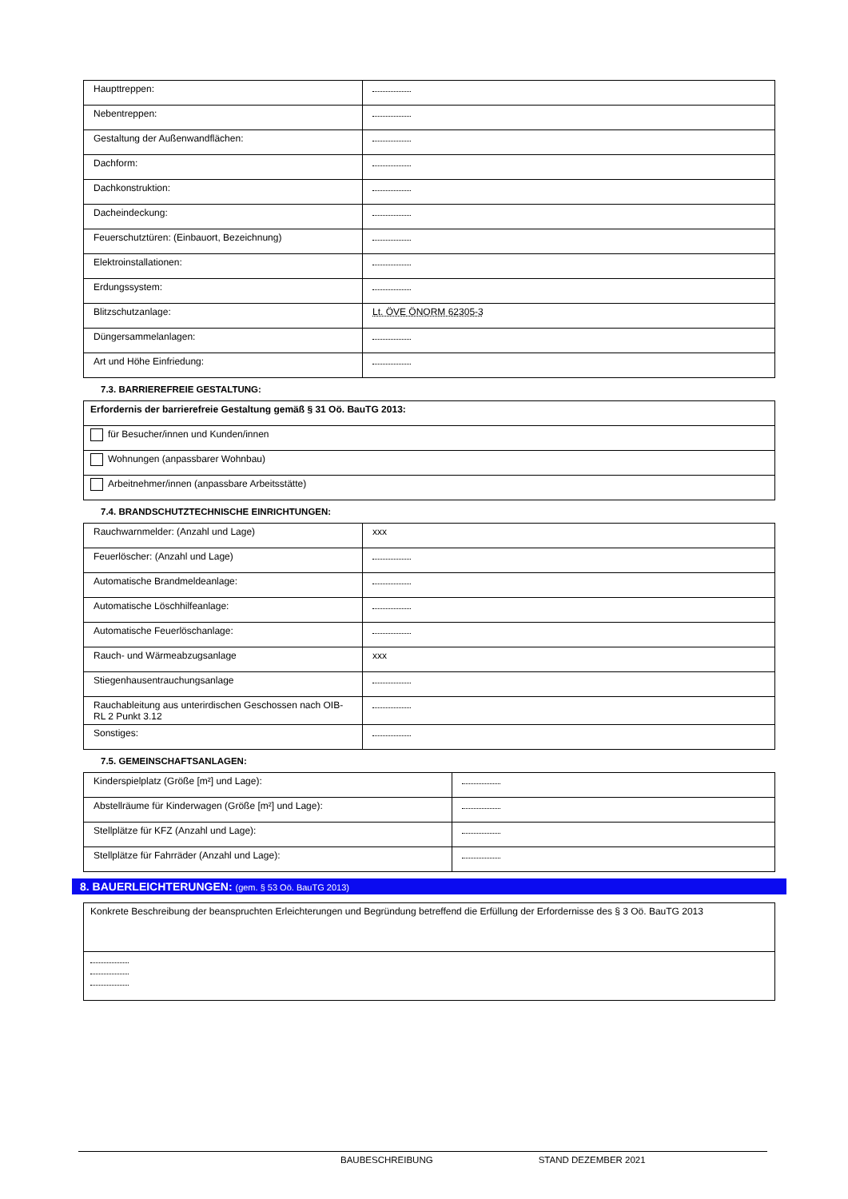| Haupttreppen: | |
| Nebentreppen: | |
| Gestaltung der Außenwandflächen: | |
| Dachform: | |
| Dachkonstruktion: | |
| Dacheindeckung: | |
| Feuerschutztüren: (Einbauort, Bezeichnung) | |
| Elektroinstallationen: | |
| Erdungssystem: | |
| Blitzschutzanlage: | Lt. ÖVE ÖNORM 62305-3 |
| Düngersammelanlagen: | |
| Art und Höhe Einfriedung: | |
7.3. BARRIEREFREIE GESTALTUNG:
| Erfordernis der barrierefreie Gestaltung gemäß § 31 Oö. BauTG 2013: |
| für Besucher/innen und Kunden/innen |
| Wohnungen (anpassbarer Wohnbau) |
| Arbeitnehmer/innen (anpassbare Arbeitsstätte) |
7.4. BRANDSCHUTZTECHNISCHE EINRICHTUNGEN:
| Rauchwarnmelder: (Anzahl und Lage) | xxx |
| Feuerlöscher: (Anzahl und Lage) | |
| Automatische Brandmeldeanlage: | |
| Automatische Löschhilfeanlage: | |
| Automatische Feuerlöschanlage: | |
| Rauch- und Wärmeabzugsanlage | xxx |
| Stiegenhausentrauchungsanlage | |
| Rauchableitung aus unterirdischen Geschossen nach OIB-RL 2 Punkt 3.12 | |
| Sonstiges: | |
7.5. GEMEINSCHAFTSANLAGEN:
| Kinderspielplatz (Größe [m²] und Lage): | |
| Abstellräume für Kinderwagen (Größe [m²] und Lage): | |
| Stellplätze für KFZ (Anzahl und Lage): | |
| Stellplätze für Fahrräder (Anzahl und Lage): | |
8. BAUERLEICHTERUNGEN: (gem. § 53 Oö. BauTG 2013)
| Konkrete Beschreibung der beanspruchten Erleichterungen und Begründung betreffend die Erfüllung der Erfordernisse des § 3 Oö. BauTG 2013 |
BAUBESCHREIBUNG STAND DEZEMBER 2021